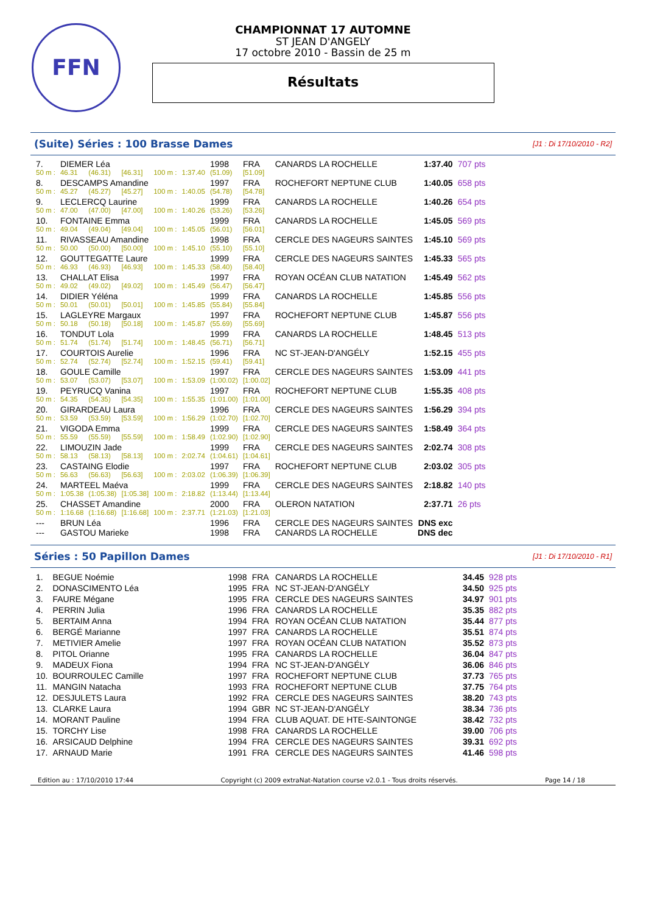FFN
CHAMPIONNAT 17 AUTOMNE
ST JEAN D'ANGELY
17 octobre 2010 - Bassin de 25 m
Résultats
(Suite) Séries : 100 Brasse Dames
[J1 : Di 17/10/2010 - R2]
| 7. | DIEMER Léa | | | | | 1998 | FRA | CANARDS LA ROCHELLE | 1:37.40 | 707 pts |
| 50 m : | 46.31 | (46.31) | [46.31] | 100 m : | 1:37.40 | (51.09) | [51.09] | | | |
| 8. | DESCAMPS Amandine | | | | | 1997 | FRA | ROCHEFORT NEPTUNE CLUB | 1:40.05 | 658 pts |
| 50 m : | 45.27 | (45.27) | [45.27] | 100 m : | 1:40.05 | (54.78) | [54.78] | | | |
| 9. | LECLERCQ Laurine | | | | | 1999 | FRA | CANARDS LA ROCHELLE | 1:40.26 | 654 pts |
| 50 m : | 47.00 | (47.00) | [47.00] | 100 m : | 1:40.26 | (53.26) | [53.26] | | | |
| 10. | FONTAINE Emma | | | | | 1999 | FRA | CANARDS LA ROCHELLE | 1:45.05 | 569 pts |
| 50 m : | 49.04 | (49.04) | [49.04] | 100 m : | 1:45.05 | (56.01) | [56.01] | | | |
| 11. | RIVASSEAU Amandine | | | | | 1998 | FRA | CERCLE DES NAGEURS SAINTES | 1:45.10 | 569 pts |
| 50 m : | 50.00 | (50.00) | [50.00] | 100 m : | 1:45.10 | (55.10) | [55.10] | | | |
| 12. | GOUTTEGATTE Laure | | | | | 1999 | FRA | CERCLE DES NAGEURS SAINTES | 1:45.33 | 565 pts |
| 50 m : | 46.93 | (46.93) | [46.93] | 100 m : | 1:45.33 | (58.40) | [58.40] | | | |
| 13. | CHALLAT Elisa | | | | | 1997 | FRA | ROYAN OCÉAN CLUB NATATION | 1:45.49 | 562 pts |
| 50 m : | 49.02 | (49.02) | [49.02] | 100 m : | 1:45.49 | (56.47) | [56.47] | | | |
| 14. | DIDIER Yéléna | | | | | 1999 | FRA | CANARDS LA ROCHELLE | 1:45.85 | 556 pts |
| 50 m : | 50.01 | (50.01) | [50.01] | 100 m : | 1:45.85 | (55.84) | [55.84] | | | |
| 15. | LAGLEYRE Margaux | | | | | 1997 | FRA | ROCHEFORT NEPTUNE CLUB | 1:45.87 | 556 pts |
| 50 m : | 50.18 | (50.18) | [50.18] | 100 m : | 1:45.87 | (55.69) | [55.69] | | | |
| 16. | TONDUT Lola | | | | | 1999 | FRA | CANARDS LA ROCHELLE | 1:48.45 | 513 pts |
| 50 m : | 51.74 | (51.74) | [51.74] | 100 m : | 1:48.45 | (56.71) | [56.71] | | | |
| 17. | COURTOIS Aurelie | | | | | 1996 | FRA | NC ST-JEAN-D'ANGÉLY | 1:52.15 | 455 pts |
| 50 m : | 52.74 | (52.74) | [52.74] | 100 m : | 1:52.15 | (59.41) | [59.41] | | | |
| 18. | GOULE Camille | | | | | 1997 | FRA | CERCLE DES NAGEURS SAINTES | 1:53.09 | 441 pts |
| 50 m : | 53.07 | (53.07) | [53.07] | 100 m : | 1:53.09 | (1:00.02) | [1:00.02] | | | |
| 19. | PEYRUCQ Vanina | | | | | 1997 | FRA | ROCHEFORT NEPTUNE CLUB | 1:55.35 | 408 pts |
| 50 m : | 54.35 | (54.35) | [54.35] | 100 m : | 1:55.35 | (1:01.00) | [1:01.00] | | | |
| 20. | GIRARDEAU Laura | | | | | 1996 | FRA | CERCLE DES NAGEURS SAINTES | 1:56.29 | 394 pts |
| 50 m : | 53.59 | (53.59) | [53.59] | 100 m : | 1:56.29 | (1:02.70) | [1:02.70] | | | |
| 21. | VIGODA Emma | | | | | 1999 | FRA | CERCLE DES NAGEURS SAINTES | 1:58.49 | 364 pts |
| 50 m : | 55.59 | (55.59) | [55.59] | 100 m : | 1:58.49 | (1:02.90) | [1:02.90] | | | |
| 22. | LIMOUZIN Jade | | | | | 1999 | FRA | CERCLE DES NAGEURS SAINTES | 2:02.74 | 308 pts |
| 50 m : | 58.13 | (58.13) | [58.13] | 100 m : | 2:02.74 | (1:04.61) | [1:04.61] | | | |
| 23. | CASTAING Elodie | | | | | 1997 | FRA | ROCHEFORT NEPTUNE CLUB | 2:03.02 | 305 pts |
| 50 m : | 56.63 | (56.63) | [56.63] | 100 m : | 2:03.02 | (1:06.39) | [1:06.39] | | | |
| 24. | MARTEEL Maéva | | | | | 1999 | FRA | CERCLE DES NAGEURS SAINTES | 2:18.82 | 140 pts |
| 50 m : | 1:05.38 | (1:05.38) | [1:05.38] | 100 m : | 2:18.82 | (1:13.44) | [1:13.44] | | | |
| 25. | CHASSET Amandine | | | | | 2000 | FRA | OLERON NATATION | 2:37.71 | 26 pts |
| 50 m : | 1:16.68 | (1:16.68) | [1:16.68] | 100 m : | 2:37.71 | (1:21.03) | [1:21.03] | | | |
| --- | BRUN Léa | | | | | 1996 | FRA | CERCLE DES NAGEURS SAINTES | DNS exc | |
| --- | GASTOU Marieke | | | | | 1998 | FRA | CANARDS LA ROCHELLE | DNS dec | |
Séries : 50 Papillon Dames
[J1 : Di 17/10/2010 - R1]
| 1. | BEGUE Noémie | 1998 | FRA | CANARDS LA ROCHELLE | 34.45 | 928 pts |
| 2. | DONASCIMENTO Léa | 1995 | FRA | NC ST-JEAN-D'ANGÉLY | 34.50 | 925 pts |
| 3. | FAURE Mégane | 1995 | FRA | CERCLE DES NAGEURS SAINTES | 34.97 | 901 pts |
| 4. | PERRIN Julia | 1996 | FRA | CANARDS LA ROCHELLE | 35.35 | 882 pts |
| 5. | BERTAIM Anna | 1994 | FRA | ROYAN OCÉAN CLUB NATATION | 35.44 | 877 pts |
| 6. | BERGÉ Marianne | 1997 | FRA | CANARDS LA ROCHELLE | 35.51 | 874 pts |
| 7. | METIVIER Amelie | 1997 | FRA | ROYAN OCÉAN CLUB NATATION | 35.52 | 873 pts |
| 8. | PITOL Orianne | 1995 | FRA | CANARDS LA ROCHELLE | 36.04 | 847 pts |
| 9. | MADEUX Fiona | 1994 | FRA | NC ST-JEAN-D'ANGÉLY | 36.06 | 846 pts |
| 10. | BOURROULEC Camille | 1997 | FRA | ROCHEFORT NEPTUNE CLUB | 37.73 | 765 pts |
| 11. | MANGIN Natacha | 1993 | FRA | ROCHEFORT NEPTUNE CLUB | 37.75 | 764 pts |
| 12. | DESJULETS Laura | 1992 | FRA | CERCLE DES NAGEURS SAINTES | 38.20 | 743 pts |
| 13. | CLARKE Laura | 1994 | GBR | NC ST-JEAN-D'ANGÉLY | 38.34 | 736 pts |
| 14. | MORANT Pauline | 1994 | FRA | CLUB AQUAT. DE HTE-SAINTONGE | 38.42 | 732 pts |
| 15. | TORCHY Lise | 1998 | FRA | CANARDS LA ROCHELLE | 39.00 | 706 pts |
| 16. | ARSICAUD Delphine | 1994 | FRA | CERCLE DES NAGEURS SAINTES | 39.31 | 692 pts |
| 17. | ARNAUD Marie | 1991 | FRA | CERCLE DES NAGEURS SAINTES | 41.46 | 598 pts |
Edition au : 17/10/2010 17:44 Copyright (c) 2009 extraNat-Natation course v2.0.1 - Tous droits réservés. Page 14 / 18